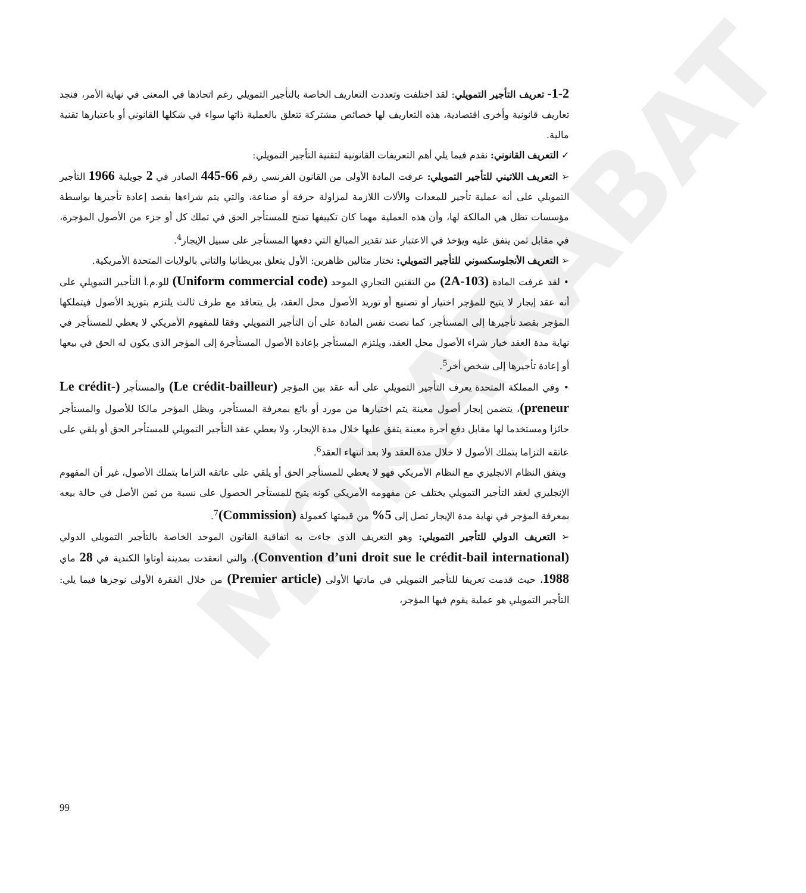MOKARABAT
1-2- تعريف التأجير التمويلي: لقد اختلفت وتعددت التعاريف الخاصة بالتأجير التمويلي رغم اتحادها في المعنى في نهاية الأمر، فنجد تعاريف قانونية وأخرى اقتصادية، هذه التعاريف لها خصائص مشتركة تتعلق بالعملية ذاتها سواء في شكلها القانوني أو باعتبارها تقنية مالية.
✓ التعريف القانوني: نقدم فيما يلي أهم التعريفات القانونية لتقنية التأجير التمويلي:
➢ التعريف اللاتيني للتأجير التمويلي: عرفت المادة الأولى من القانون الفرنسي رقم 66-445 الصادر في 2 جويلية 1966 التأجير التمويلي على أنه عملية تأجير للمعدات والألات اللازمة لمزاولة حرفة أو صناعة، والتي يتم شراءها بقصد إعادة تأجيرها بواسطة مؤسسات تظل هي المالكة لها، وأن هذه العملية مهما كان تكييفها تمنح للمستأجر الحق في تملك كل أو جزء من الأصول المؤجرة، في مقابل ثمن يتفق عليه ويؤخذ في الاعتبار عند تقدير المبالغ التي دفعها المستأجر على سبيل الإيجار<sup>4</sup>.
➢ التعريف الأنجلوسكسوني للتأجير التمويلي: نختار مثالين ظاهرين: الأول يتعلق ببريطانيا والثاني بالولايات المتحدة الأمريكية.
• لقد عرفت المادة (2A-103) من التقنين التجاري الموحد (Uniform commercial code) للو.م.أ التأجير التمويلي على أنه عقد إيجار لا يتيح للمؤجر اختيار أو تصنيع أو توريد الأصول محل العقد، بل يتعاقد مع طرف ثالث يلتزم بتوريد الأصول فيتملكها المؤجر بقصد تأجيرها إلى المستأجر، كما نصت نفس المادة على أن التأجير التمويلي وفقا للمفهوم الأمريكي لا يعطي للمستأجر في نهاية مدة العقد خيار شراء الأصول محل العقد، ويلتزم المستأجر بإعادة الأصول المستأجرة إلى المؤجر الذي يكون له الحق في بيعها أو إعادة تأجيرها إلى شخص أخر<sup>5</sup>.
• وفي المملكة المتحدة يعرف التأجير التمويلي على أنه عقد بين المؤجر (Le crédit-bailleur) والمستأجر (Le crédit-preneur)، يتضمن إيجار أصول معينة يتم اختيارها من مورد أو بائع بمعرفة المستأجر، ويظل المؤجر مالكا للأصول والمستأجر حائزا ومستخدما لها مقابل دفع أجرة معينة يتفق عليها خلال مدة الإيجار، ولا يعطي عقد التأجير التمويلي للمستأجر الحق أو يلقي على عاتقه التزاما بتملك الأصول لا خلال مدة العقد ولا بعد انتهاء العقد<sup>6</sup>.
ويتفق النظام الانجليزي مع النظام الأمريكي فهو لا يعطي للمستأجر الحق أو يلقي على عاتقه التزاما بتملك الأصول، غير أن المفهوم الإنجليزي لعقد التأجير التمويلي يختلف عن مفهومه الأمريكي كونه يتيح للمستأجر الحصول على نسبة من ثمن الأصل في حالة بيعه بمعرفة المؤجر في نهاية مدة الإيجار تصل إلى 5% من قيمتها كعمولة (Commission)<sup>7</sup>.
➢ التعريف الدولي للتأجير التمويلي: وهو التعريف الذي جاءت به اتفاقية القانون الموحد الخاصة بالتأجير التمويلي الدولي (Convention d’uni droit sue le crédit-bail international)، والتي انعقدت بمدينة أوتاوا الكندية في 28 ماي 1988، حيث قدمت تعريفا للتأجير التمويلي في مادتها الأولى (Premier article) من خلال الفقرة الأولى نوجزها فيما يلي: التأجير التمويلي هو عملية يقوم فيها المؤجر،
99